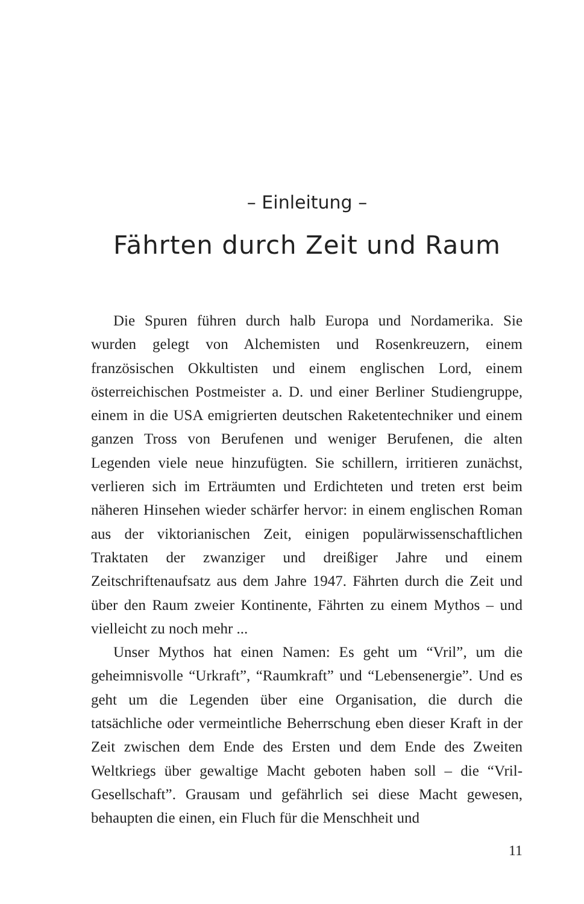– Einleitung –
Fährten durch Zeit und Raum
Die Spuren führen durch halb Europa und Nordamerika. Sie wurden gelegt von Alchemisten und Rosenkreuzern, einem französischen Okkultisten und einem englischen Lord, einem österreichischen Postmeister a. D. und einer Berliner Studiengruppe, einem in die USA emigrierten deutschen Raketentechniker und einem ganzen Tross von Berufenen und weniger Berufenen, die alten Legenden viele neue hinzufügten. Sie schillern, irritieren zunächst, verlieren sich im Erträumten und Erdichteten und treten erst beim näheren Hinsehen wieder schärfer hervor: in einem englischen Roman aus der viktorianischen Zeit, einigen populärwissenschaftlichen Traktaten der zwanziger und dreißiger Jahre und einem Zeitschriftenaufsatz aus dem Jahre 1947. Fährten durch die Zeit und über den Raum zweier Kontinente, Fährten zu einem Mythos – und vielleicht zu noch mehr ...
Unser Mythos hat einen Namen: Es geht um “Vril”, um die geheimnisvolle “Urkraft”, “Raumkraft” und “Lebensenergie”. Und es geht um die Legenden über eine Organisation, die durch die tatsächliche oder vermeintliche Beherrschung eben dieser Kraft in der Zeit zwischen dem Ende des Ersten und dem Ende des Zweiten Weltkriegs über gewaltige Macht geboten haben soll – die “Vril-Gesellschaft”. Grausam und gefährlich sei diese Macht gewesen, behaupten die einen, ein Fluch für die Menschheit und
11